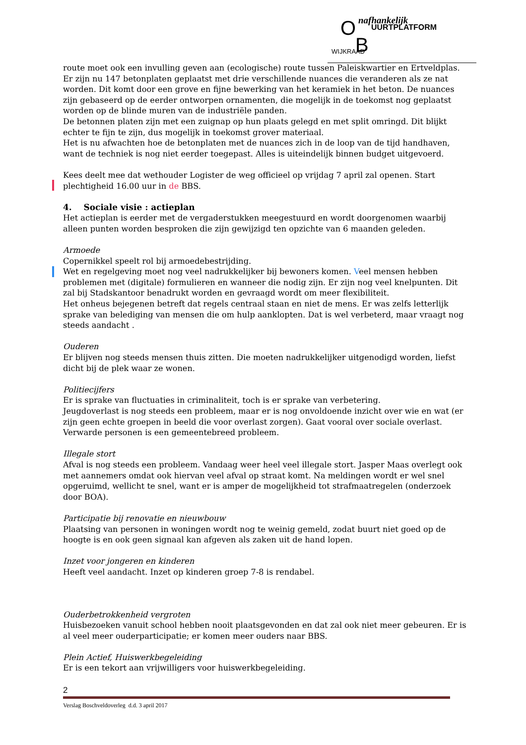O nafhankelijk
UURTPLATFORM
WIJKRAAD B
route moet ook een invulling geven aan (ecologische) route tussen Paleiskwartier en Ertveldplas.
Er zijn nu 147 betonplaten geplaatst met drie verschillende nuances die veranderen als ze nat worden. Dit komt door een grove en fijne bewerking van het keramiek in het beton. De nuances zijn gebaseerd op de eerder ontworpen ornamenten, die mogelijk in de toekomst nog geplaatst worden op de blinde muren van de industriële panden.
De betonnen platen zijn met een zuignap op hun plaats gelegd en met split omringd. Dit blijkt echter te fijn te zijn, dus mogelijk in toekomst grover materiaal.
Het is nu afwachten hoe de betonplaten met de nuances zich in de loop van de tijd handhaven, want de techniek is nog niet eerder toegepast. Alles is uiteindelijk binnen budget uitgevoerd.
Kees deelt mee dat wethouder Logister de weg officieel op vrijdag 7 april zal openen. Start plechtigheid 16.00 uur in de BBS.
4. Sociale visie : actieplan
Het actieplan is eerder met de vergaderstukken meegestuurd en wordt doorgenomen waarbij alleen punten worden besproken die zijn gewijzigd ten opzichte van 6 maanden geleden.
Armoede
Copernikkel speelt rol bij armoedebestrijding.
Wet en regelgeving moet nog veel nadrukkelijker bij bewoners komen. Veel mensen hebben problemen met (digitale) formulieren en wanneer die nodig zijn. Er zijn nog veel knelpunten. Dit zal bij Stadskantoor benadrukt worden en gevraagd wordt om meer flexibiliteit.
Het onheus bejegenen betreft dat regels centraal staan en niet de mens. Er was zelfs letterlijk sprake van belediging van mensen die om hulp aanklopten. Dat is wel verbeterd, maar vraagt nog steeds aandacht .
Ouderen
Er blijven nog steeds mensen thuis zitten. Die moeten nadrukkelijker uitgenodigd worden, liefst dicht bij de plek waar ze wonen.
Politiecijfers
Er is sprake van fluctuaties in criminaliteit, toch is er sprake van verbetering.
Jeugdoverlast is nog steeds een probleem, maar er is nog onvoldoende inzicht over wie en wat (er zijn geen echte groepen in beeld die voor overlast zorgen). Gaat vooral over sociale overlast.
Verwarde personen is een gemeentebreed probleem.
Illegale stort
Afval is nog steeds een probleem. Vandaag weer heel veel illegale stort. Jasper Maas overlegt ook met aannemers omdat ook hiervan veel afval op straat komt. Na meldingen wordt er wel snel opgeruimd, wellicht te snel, want er is amper de mogelijkheid tot strafmaatregelen (onderzoek door BOA).
Participatie bij renovatie en nieuwbouw
Plaatsing van personen in woningen wordt nog te weinig gemeld, zodat buurt niet goed op de hoogte is en ook geen signaal kan afgeven als zaken uit de hand lopen.
Inzet voor jongeren en kinderen
Heeft veel aandacht. Inzet op kinderen groep 7-8 is rendabel.
Ouderbetrokkenheid vergroten
Huisbezoeken vanuit school hebben nooit plaatsgevonden en dat zal ook niet meer gebeuren. Er is al veel meer ouderparticipatie; er komen meer ouders naar BBS.
Plein Actief, Huiswerkbegeleiding
Er is een tekort aan vrijwilligers voor huiswerkbegeleiding.
2
Verslag Boschveldoverleg d.d. 3 april 2017